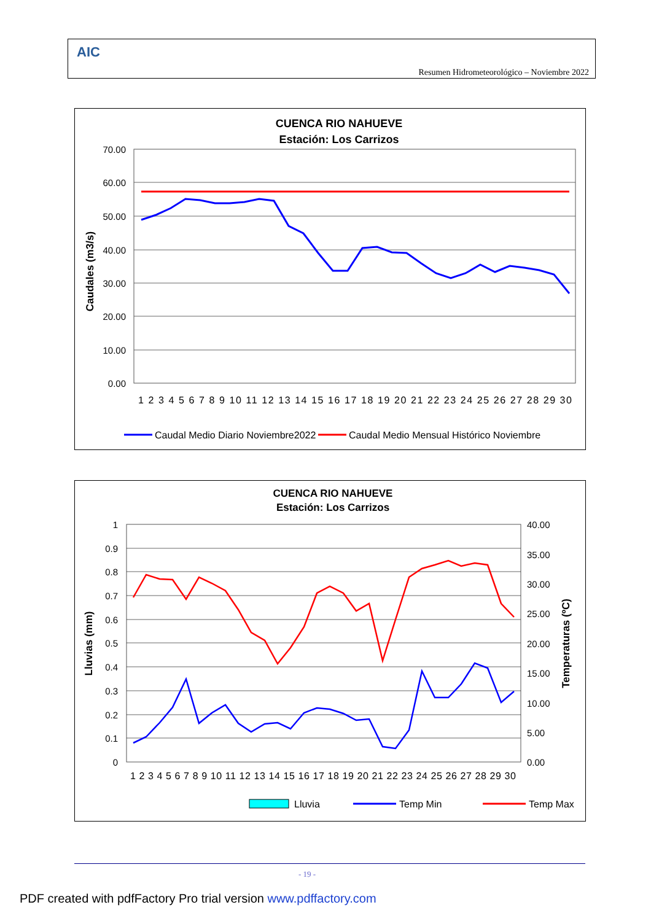AIC
Resumen Hidrometeorológico – Noviembre 2022
CUENCA RIO NAHUEVE
Estación: Los Carrizos
70.00
60.00
50.00
40.00
30.00
20.00
10.00
0.00
Caudales (m3/s)
1 2 3 4 5 6 7 8 9 10 11 12 13 14 15 16 17 18 19 20 21 22 23 24 25 26 27 28 29 30
Caudal Medio Diario Noviembre2022
Caudal Medio Mensual Histórico Noviembre
CUENCA RIO NAHUEVE
Estación: Los Carrizos
1
0.9
0.8
0.7
0.6
0.5
0.4
0.3
0.2
0.1
0
40.00
35.00
30.00
25.00
20.00
15.00
10.00
5.00
0.00
Lluvias (mm)
Temperaturas (ºC)
1 2 3 4 5 6 7 8 9 10 11 12 13 14 15 16 17 18 19 20 21 22 23 24 25 26 27 28 29 30
Lluvia
Temp Min
Temp Max
- 19 -
PDF created with pdfFactory Pro trial version www.pdffactory.com